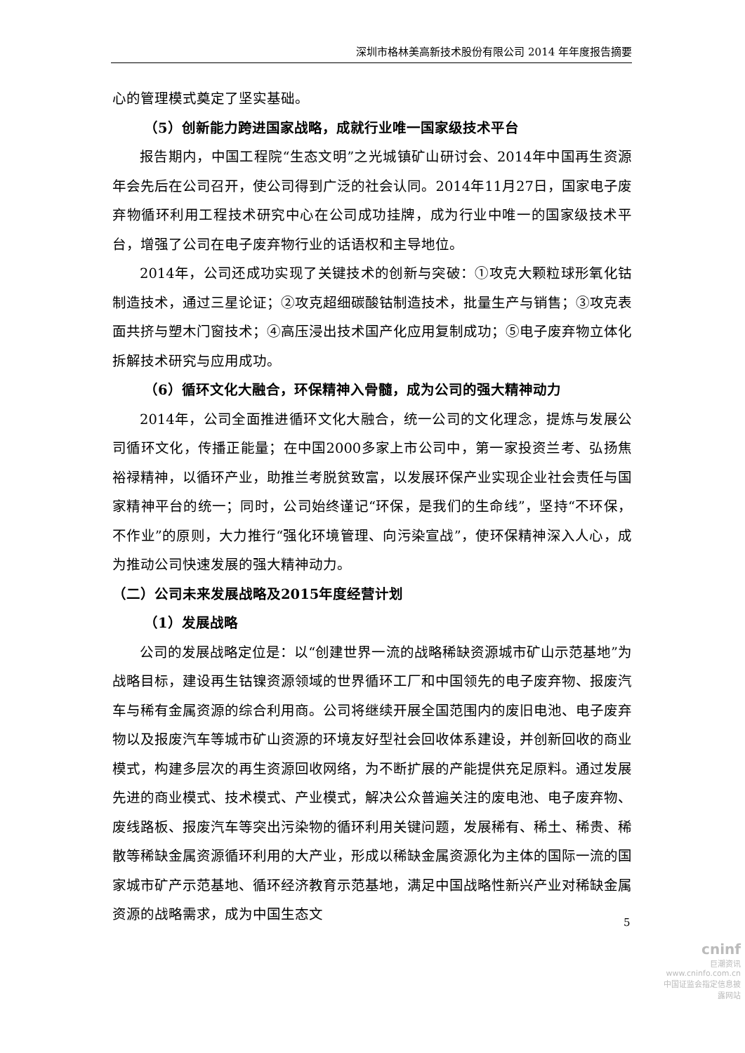深圳市格林美高新技术股份有限公司 2014 年年度报告摘要
心的管理模式奠定了坚实基础。
（5）创新能力跨进国家战略，成就行业唯一国家级技术平台
报告期内，中国工程院“生态文明”之光城镇矿山研讨会、2014年中国再生资源年会先后在公司召开，使公司得到广泛的社会认同。2014年11月27日，国家电子废弃物循环利用工程技术研究中心在公司成功挂牌，成为行业中唯一的国家级技术平台，增强了公司在电子废弃物行业的话语权和主导地位。
2014年，公司还成功实现了关键技术的创新与突破：①攻克大颗粒球形氧化钴制造技术，通过三星论证；②攻克超细碳酸钴制造技术，批量生产与销售；③攻克表面共挤与塑木门窗技术；④高压浸出技术国产化应用复制成功；⑤电子废弃物立体化拆解技术研究与应用成功。
（6）循环文化大融合，环保精神入骨髓，成为公司的强大精神动力
2014年，公司全面推进循环文化大融合，统一公司的文化理念，提炼与发展公司循环文化，传播正能量；在中国2000多家上市公司中，第一家投资兰考、弘扬焦裕禄精神，以循环产业，助推兰考脱贫致富，以发展环保产业实现企业社会责任与国家精神平台的统一；同时，公司始终谨记“环保，是我们的生命线”，坚持“不环保，不作业”的原则，大力推行“强化环境管理、向污染宣战”，使环保精神深入人心，成为推动公司快速发展的强大精神动力。
（二）公司未来发展战略及2015年度经营计划
（1）发展战略
公司的发展战略定位是：以“创建世界一流的战略稀缺资源城市矿山示范基地”为战略目标，建设再生钴镍资源领域的世界循环工厂和中国领先的电子废弃物、报废汽车与稀有金属资源的综合利用商。公司将继续开展全国范围内的废旧电池、电子废弃物以及报废汽车等城市矿山资源的环境友好型社会回收体系建设，并创新回收的商业模式，构建多层次的再生资源回收网络，为不断扩展的产能提供充足原料。通过发展先进的商业模式、技术模式、产业模式，解决公众普遍关注的废电池、电子废弃物、废线路板、报废汽车等突出污染物的循环利用关键问题，发展稀有、稀土、稀贵、稀散等稀缺金属资源循环利用的大产业，形成以稀缺金属资源化为主体的国际一流的国家城市矿产示范基地、循环经济教育示范基地，满足中国战略性新兴产业对稀缺金属资源的战略需求，成为中国生态文
5
cninf
巨潮资讯
www.cninfo.com.cn
中国证监会指定信息披露网站